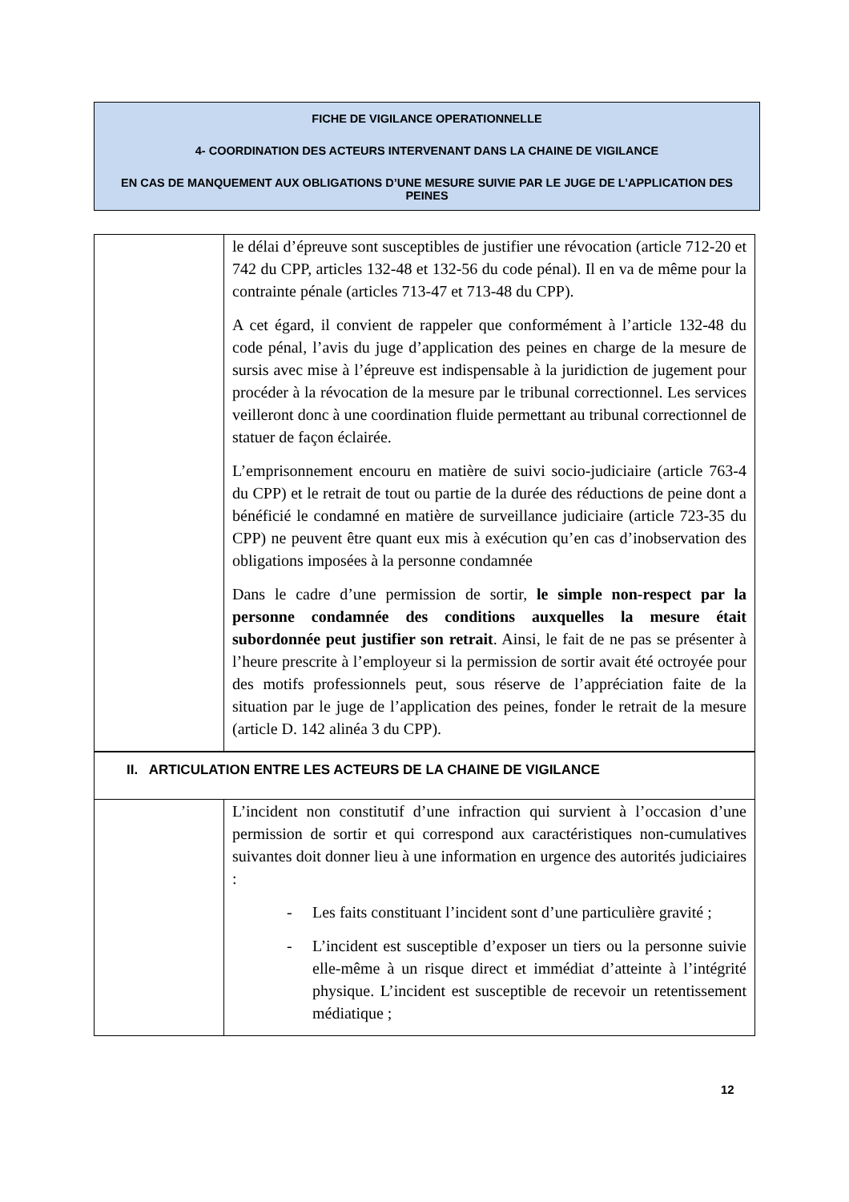FICHE DE VIGILANCE OPERATIONNELLE
4- COORDINATION DES ACTEURS INTERVENANT DANS LA CHAINE DE VIGILANCE
EN CAS DE MANQUEMENT AUX OBLIGATIONS D’UNE MESURE SUIVIE PAR LE JUGE DE L’APPLICATION DES PEINES
| | le délai d’épreuve sont susceptibles de justifier une révocation (article 712-20 et 742 du CPP, articles 132-48 et 132-56 du code pénal). Il en va de même pour la contrainte pénale (articles 713-47 et 713-48 du CPP). A cet égard, il convient de rappeler que conformément à l’article 132-48 du code pénal, l’avis du juge d’application des peines en charge de la mesure de sursis avec mise à l’épreuve est indispensable à la juridiction de jugement pour procéder à la révocation de la mesure par le tribunal correctionnel. Les services veilleront donc à une coordination fluide permettant au tribunal correctionnel de statuer de façon éclairée. L’emprisonnement encouru en matière de suivi socio-judiciaire (article 763-4 du CPP) et le retrait de tout ou partie de la durée des réductions de peine dont a bénéficié le condamné en matière de surveillance judiciaire (article 723-35 du CPP) ne peuvent être quant eux mis à exécution qu’en cas d’inobservation des obligations imposées à la personne condamnée Dans le cadre d’une permission de sortir, le simple non-respect par la personne condamnée des conditions auxquelles la mesure était subordonnée peut justifier son retrait . Ainsi, le fait de ne pas se présenter à l’heure prescrite à l’employeur si la permission de sortir avait été octroyée pour des motifs professionnels peut, sous réserve de l’appréciation faite de la situation par le juge de l’application des peines, fonder le retrait de la mesure (article D. 142 alinéa 3 du CPP). |
| II. ARTICULATION ENTRE LES ACTEURS DE LA CHAINE DE VIGILANCE | |
| | L’incident non constitutif d’une infraction qui survient à l’occasion d’une permission de sortir et qui correspond aux caractéristiques non-cumulatives suivantes doit donner lieu à une information en urgence des autorités judiciaires : - Les faits constituant l’incident sont d’une particulière gravité ; - L’incident est susceptible d’exposer un tiers ou la personne suivie elle-même à un risque direct et immédiat d’atteinte à l’intégrité physique. L’incident est susceptible de recevoir un retentissement médiatique ; |
12